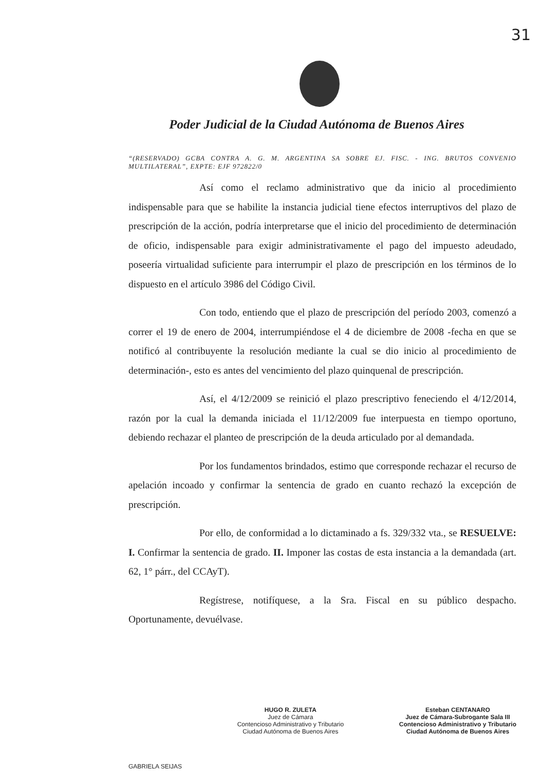31
Poder Judicial de la Ciudad Autónoma de Buenos Aires
“(RESERVADO) GCBA CONTRA A. G. M. ARGENTINA SA SOBRE EJ. FISC. - ING. BRUTOS CONVENIO MULTILATERAL”, EXPTE: EJF 972822/0
Así como el reclamo administrativo que da inicio al procedimiento indispensable para que se habilite la instancia judicial tiene efectos interruptivos del plazo de prescripción de la acción, podría interpretarse que el inicio del procedimiento de determinación de oficio, indispensable para exigir administrativamente el pago del impuesto adeudado, poseería virtualidad suficiente para interrumpir el plazo de prescripción en los términos de lo dispuesto en el artículo 3986 del Código Civil.
Con todo, entiendo que el plazo de prescripción del período 2003, comenzó a correr el 19 de enero de 2004, interrumpiéndose el 4 de diciembre de 2008 -fecha en que se notificó al contribuyente la resolución mediante la cual se dio inicio al procedimiento de determinación-, esto es antes del vencimiento del plazo quinquenal de prescripción.
Así, el 4/12/2009 se reinició el plazo prescriptivo feneciendo el 4/12/2014, razón por la cual la demanda iniciada el 11/12/2009 fue interpuesta en tiempo oportuno, debiendo rechazar el planteo de prescripción de la deuda articulado por al demandada.
Por los fundamentos brindados, estimo que corresponde rechazar el recurso de apelación incoado y confirmar la sentencia de grado en cuanto rechazó la excepción de prescripción.
Por ello, de conformidad a lo dictaminado a fs. 329/332 vta., se RESUELVE: I. Confirmar la sentencia de grado. II. Imponer las costas de esta instancia a la demandada (art. 62, 1° párr., del CCAyT).
Regístrese, notifíquese, a la Sra. Fiscal en su público despacho. Oportunamente, devuélvase.
GABRIELA SEIJAS
HUGO R. ZULETA
Juez de Cámara
Contencioso Administrativo y Tributario
Ciudad Autónoma de Buenos Aires
Esteban CENTANARO
Juez de Cámara-Subrogante Sala III
Contencioso Administrativo y Tributario
Ciudad Autónoma de Buenos Aires